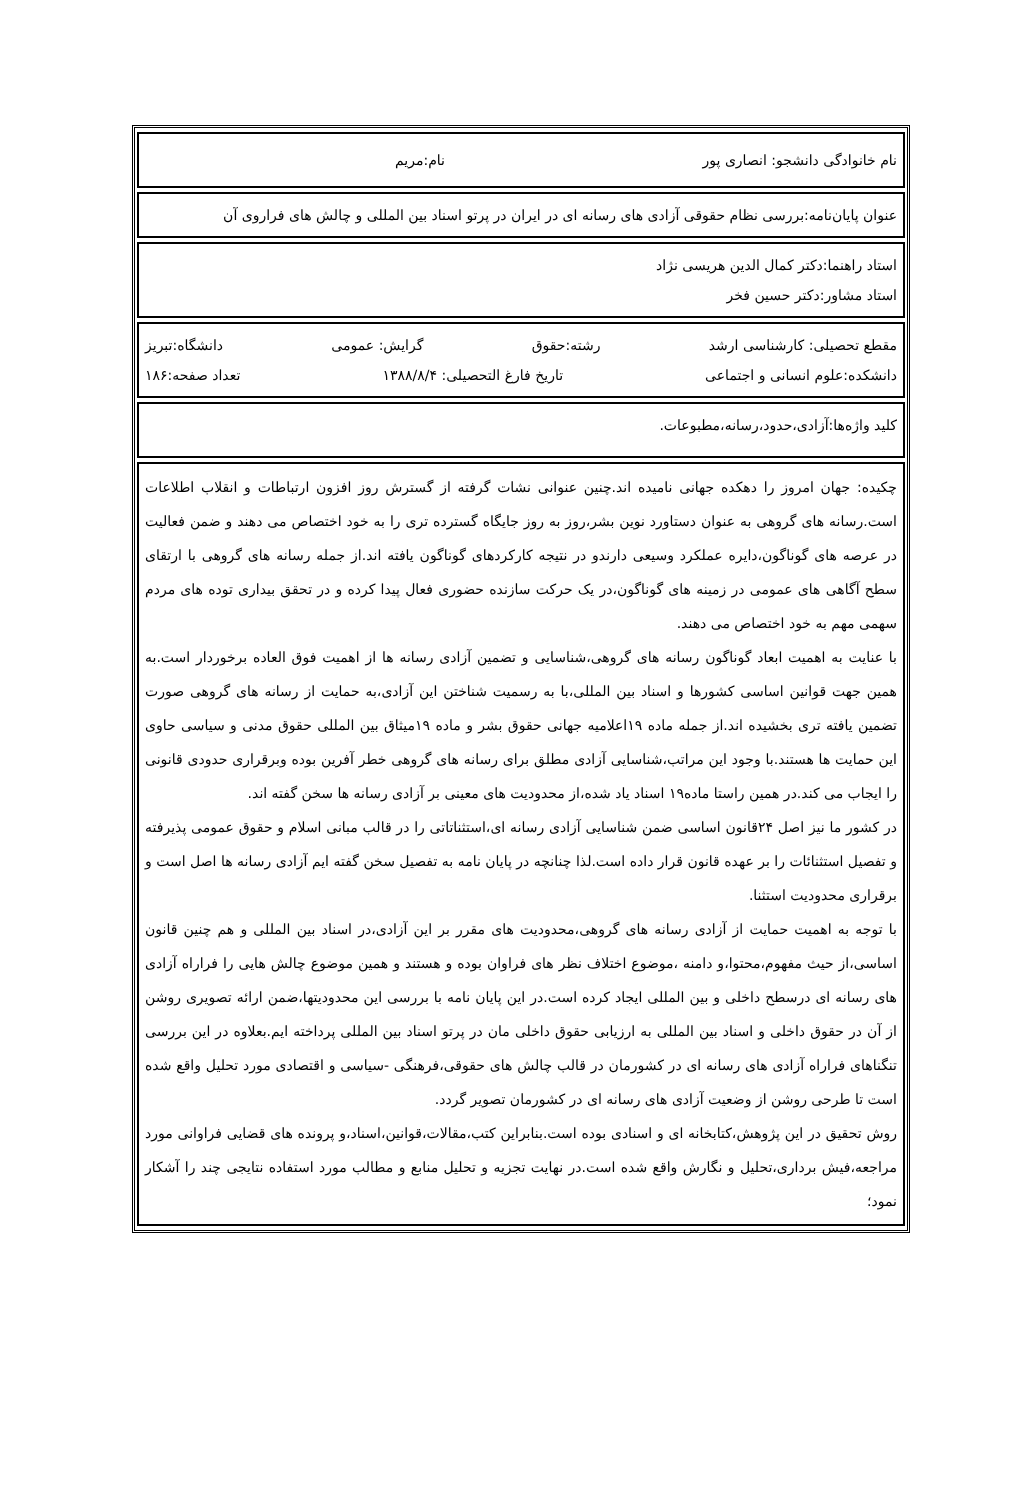| نام خانوادگی دانشجو: انصاری پور نام:مریم |
| عنوان پایان‌نامه:بررسی نظام حقوقی آزادی های رسانه ای در ایران در پرتو اسناد بین المللی و چالش های فراروی آن |
| استاد راهنما:دکتر کمال الدین هریسی نژاد استاد مشاور:دکتر حسین فخر |
| مقطع تحصیلی: کارشناسی ارشد رشته:حقوق گرایش: عمومی دانشگاه:تبریز دانشکده:علوم انسانی و اجتماعی تاریخ فارغ التحصیلی: ۱۳۸۸/۸/۴ تعداد صفحه:۱۸۶ |
| کلید واژه‌ها:آزادی،حدود،رسانه،مطبوعات. |
| چکیده: جهان امروز را دهکده جهانی نامیده اند.چنین عنوانی نشات گرفته از گسترش روز افزون ارتباطات و انقلاب اطلاعات است.رسانه های گروهی به عنوان دستاورد نوین بشر،روز به روز جایگاه گسترده تری را به خود اختصاص می دهند و ضمن فعالیت در عرصه های گوناگون،دایره عملکرد وسیعی دارندو در نتیجه کارکردهای گوناگون یافته اند.از جمله رسانه های گروهی با ارتقای سطح آگاهی های عمومی در زمینه های گوناگون،در یک حرکت سازنده حضوری فعال پیدا کرده و در تحقق بیداری توده های مردم سهمی مهم به خود اختصاص می دهند. با عنایت به اهمیت ابعاد گوناگون رسانه های گروهی،شناسایی و تضمین آزادی رسانه ها از اهمیت فوق العاده برخوردار است.به همین جهت قوانین اساسی کشورها و اسناد بین المللی،با به رسمیت شناختن این آزادی،به حمایت از رسانه های گروهی صورت تضمین یافته تری بخشیده اند.از جمله ماده ۱۹اعلامیه جهانی حقوق بشر و ماده ۱۹میثاق بین المللی حقوق مدنی و سیاسی حاوی این حمایت ها هستند.با وجود این مراتب،شناسایی آزادی مطلق برای رسانه های گروهی خطر آفرین بوده وبرقراری حدودی قانونی را ایجاب می کند.در همین راستا ماده۱۹ اسناد یاد شده،از محدودیت های معینی بر آزادی رسانه ها سخن گفته اند. در کشور ما نیز اصل ۲۴قانون اساسی ضمن شناسایی آزادی رسانه ای،استثناتاتی را در قالب مبانی اسلام و حقوق عمومی پذیرفته و تفصیل استثنائات را بر عهده قانون قرار داده است.لذا چنانچه در پایان نامه به تفصیل سخن گفته ایم آزادی رسانه ها اصل است و برقراری محدودیت استثنا. با توجه به اهمیت حمایت از آزادی رسانه های گروهی،محدودیت های مقرر بر این آزادی،در اسناد بین المللی و هم چنین قانون اساسی،از حیث مفهوم،محتوا،و دامنه ،موضوع اختلاف نظر های فراوان بوده و هستند و همین موضوع چالش هایی را فراراه آزادی های رسانه ای درسطح داخلی و بین المللی ایجاد کرده است.در این پایان نامه با بررسی این محدودیتها،ضمن ارائه تصویری روشن از آن در حقوق داخلی و اسناد بین المللی به ارزیابی حقوق داخلی مان در پرتو اسناد بین المللی پرداخته ایم.بعلاوه در این بررسی تنگناهای فراراه آزادی های رسانه ای در کشورمان در قالب چالش های حقوقی،فرهنگی -سیاسی و اقتصادی مورد تحلیل واقع شده است تا طرحی روشن از وضعیت آزادی های رسانه ای در کشورمان تصویر گردد. روش تحقیق در این پژوهش،کتابخانه ای و اسنادی بوده است.بنابراین کتب،مقالات،قوانین،اسناد،و پرونده های قضایی فراوانی مورد مراجعه،فیش برداری،تحلیل و نگارش واقع شده است.در نهایت تجزیه و تحلیل منابع و مطالب مورد استفاده نتایجی چند را آشکار نمود؛ |